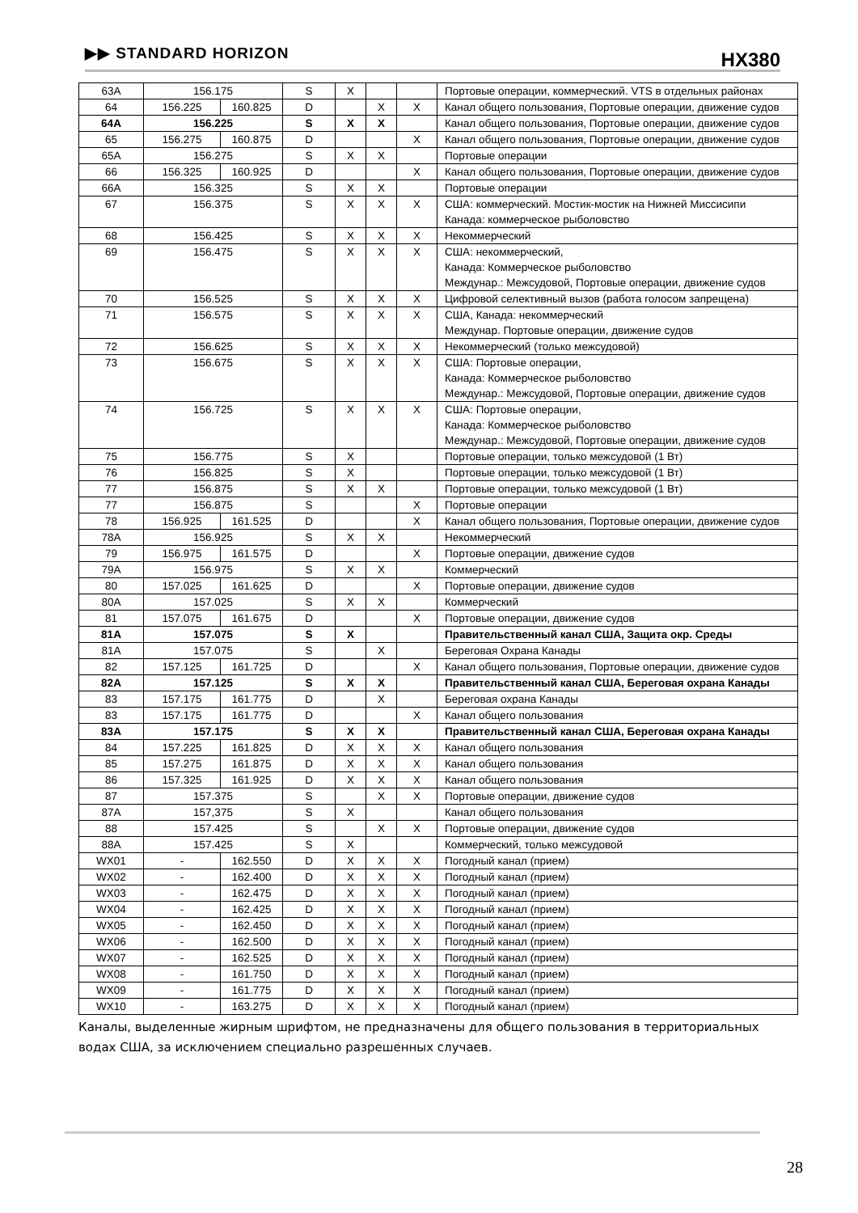▶▶ STANDARD HORIZON HX380
| 63A | 156.175 | | S | X | | | Портовые операции, коммерческий. VTS в отдельных районах |
| 64 | 156.225 | 160.825 | D | | X | X | Канал общего пользования, Портовые операции, движение судов |
| 64A | 156.225 | | S | X | X | | Канал общего пользования, Портовые операции, движение судов |
| 65 | 156.275 | 160.875 | D | | | X | Канал общего пользования, Портовые операции, движение судов |
| 65A | 156.275 | | S | X | X | | Портовые операции |
| 66 | 156.325 | 160.925 | D | | | X | Канал общего пользования, Портовые операции, движение судов |
| 66A | 156.325 | | S | X | X | | Портовые операции |
| 67 | 156.375 | | S | X | X | X | США: коммерческий. Мостик-мостик на Нижней Миссисипи Канада: коммерческое рыболовство |
| 68 | 156.425 | | S | X | X | X | Некоммерческий |
| 69 | 156.475 | | S | X | X | X | США: некоммерческий, Канада: Коммерческое рыболовство Междунар.: Межсудовой, Портовые операции, движение судов |
| 70 | 156.525 | | S | X | X | X | Цифровой селективный вызов (работа голосом запрещена) |
| 71 | 156.575 | | S | X | X | X | США, Канада: некоммерческий Междунар. Портовые операции, движение судов |
| 72 | 156.625 | | S | X | X | X | Некоммерческий (только межсудовой) |
| 73 | 156.675 | | S | X | X | X | США: Портовые операции, Канада: Коммерческое рыболовство Междунар.: Межсудовой, Портовые операции, движение судов |
| 74 | 156.725 | | S | X | X | X | США: Портовые операции, Канада: Коммерческое рыболовство Междунар.: Межсудовой, Портовые операции, движение судов |
| 75 | 156.775 | | S | X | | | Портовые операции, только межсудовой (1 Вт) |
| 76 | 156.825 | | S | X | | | Портовые операции, только межсудовой (1 Вт) |
| 77 | 156.875 | | S | X | X | | Портовые операции, только межсудовой (1 Вт) |
| 77 | 156.875 | | S | | | X | Портовые операции |
| 78 | 156.925 | 161.525 | D | | | X | Канал общего пользования, Портовые операции, движение судов |
| 78A | 156.925 | | S | X | X | | Некоммерческий |
| 79 | 156.975 | 161.575 | D | | | X | Портовые операции, движение судов |
| 79A | 156.975 | | S | X | X | | Коммерческий |
| 80 | 157.025 | 161.625 | D | | | X | Портовые операции, движение судов |
| 80A | 157.025 | | S | X | X | | Коммерческий |
| 81 | 157.075 | 161.675 | D | | | X | Портовые операции, движение судов |
| 81A | 157.075 | | S | X | | | Правительственный канал США, Защита окр. Среды |
| 81A | 157.075 | | S | | X | | Береговая Охрана Канады |
| 82 | 157.125 | 161.725 | D | | | X | Канал общего пользования, Портовые операции, движение судов |
| 82A | 157.125 | | S | X | X | | Правительственный канал США, Береговая охрана Канады |
| 83 | 157.175 | 161.775 | D | | X | | Береговая охрана Канады |
| 83 | 157.175 | 161.775 | D | | | X | Канал общего пользования |
| 83A | 157.175 | | S | X | X | | Правительственный канал США, Береговая охрана Канады |
| 84 | 157.225 | 161.825 | D | X | X | X | Канал общего пользования |
| 85 | 157.275 | 161.875 | D | X | X | X | Канал общего пользования |
| 86 | 157.325 | 161.925 | D | X | X | X | Канал общего пользования |
| 87 | 157.375 | | S | | X | X | Портовые операции, движение судов |
| 87A | 157,375 | | S | X | | | Канал общего пользования |
| 88 | 157.425 | | S | | X | X | Портовые операции, движение судов |
| 88A | 157.425 | | S | X | | | Коммерческий, только межсудовой |
| WX01 | - | 162.550 | D | X | X | X | Погодный канал (прием) |
| WX02 | - | 162.400 | D | X | X | X | Погодный канал (прием) |
| WX03 | - | 162.475 | D | X | X | X | Погодный канал (прием) |
| WX04 | - | 162.425 | D | X | X | X | Погодный канал (прием) |
| WX05 | - | 162.450 | D | X | X | X | Погодный канал (прием) |
| WX06 | - | 162.500 | D | X | X | X | Погодный канал (прием) |
| WX07 | - | 162.525 | D | X | X | X | Погодный канал (прием) |
| WX08 | - | 161.750 | D | X | X | X | Погодный канал (прием) |
| WX09 | - | 161.775 | D | X | X | X | Погодный канал (прием) |
| WX10 | - | 163.275 | D | X | X | X | Погодный канал (прием) |
Каналы, выделенные жирным шрифтом, не предназначены для общего пользования в территориальных водах США, за исключением специально разрешенных случаев.
28